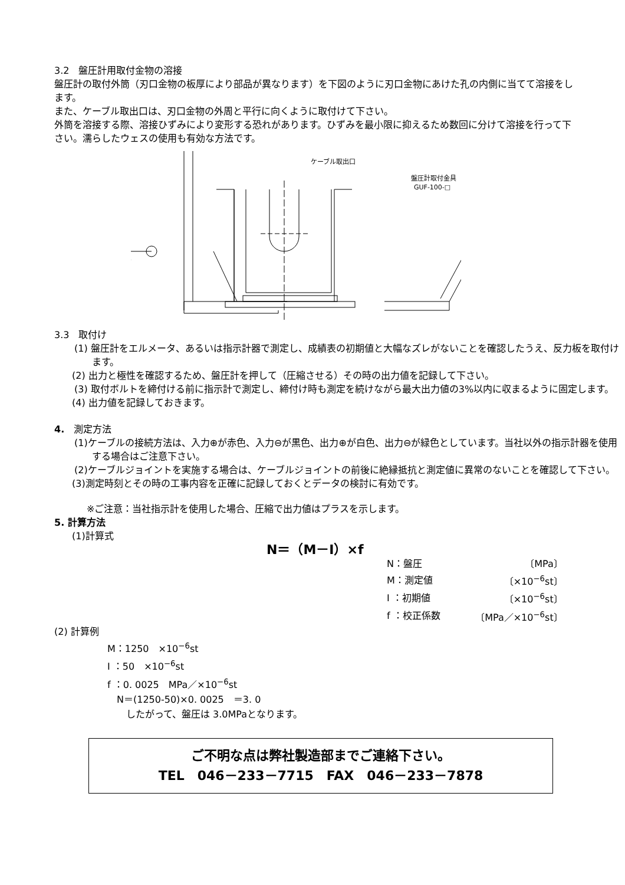3.2　盤圧計用取付金物の溶接
盤圧計の取付外筒（刃口金物の板厚により部品が異なります）を下図のように刃口金物にあけた孔の内側に当てて溶接をします。
また、ケーブル取出口は、刃口金物の外周と平行に向くように取付けて下さい。
外筒を溶接する際、溶接ひずみにより変形する恐れがあります。ひずみを最小限に抑えるため数回に分けて溶接を行って下さい。濡らしたウェスの使用も有効な方法です。
ケーブル取出口
盤圧計取付金具
GUF-100-□
3.3　取付け
(1) 盤圧計をエルメータ、あるいは指示計器で測定し、成績表の初期値と大幅なズレがないことを確認したうえ、反力板を取付けます。
(2) 出力と極性を確認するため、盤圧計を押して（圧縮させる）その時の出力値を記録して下さい。
(3) 取付ボルトを締付ける前に指示計で測定し、締付け時も測定を続けながら最大出力値の3%以内に収まるように固定します。
(4) 出力値を記録しておきます。
4.　測定方法
(1)ケーブルの接続方法は、入力⊕が赤色、入力⊖が黒色、出力⊕が白色、出力⊖が緑色としています。当社以外の指示計器を使用する場合はご注意下さい。
(2)ケーブルジョイントを実施する場合は、ケーブルジョイントの前後に絶縁抵抗と測定値に異常のないことを確認して下さい。
(3)測定時刻とその時の工事内容を正確に記録しておくとデータの検討に有効です。
※ご注意：当社指示計を使用した場合、圧縮で出力値はプラスを示します。
5. 計算方法
(1)計算式
N＝（M－I）×f
| N：盤圧 | 〔MPa〕 |
| M：測定値 | 〔×10<sup>−6</sup>st〕 |
| I ：初期値 | 〔×10<sup>−6</sup>st〕 |
| f ：校正係数 | 〔MPa／×10<sup>−6</sup>st〕 |
(2) 計算例
M：1250　×10<sup>−6</sup>st
I ：50　×10<sup>−6</sup>st
f ：0. 0025　MPa／×10<sup>−6</sup>st
　N＝(1250-50)×0. 0025　＝3. 0
　　したがって、盤圧は 3.0MPaとなります。
ご不明な点は弊社製造部までご連絡下さい。
TEL　046－233－7715　FAX　046－233－7878